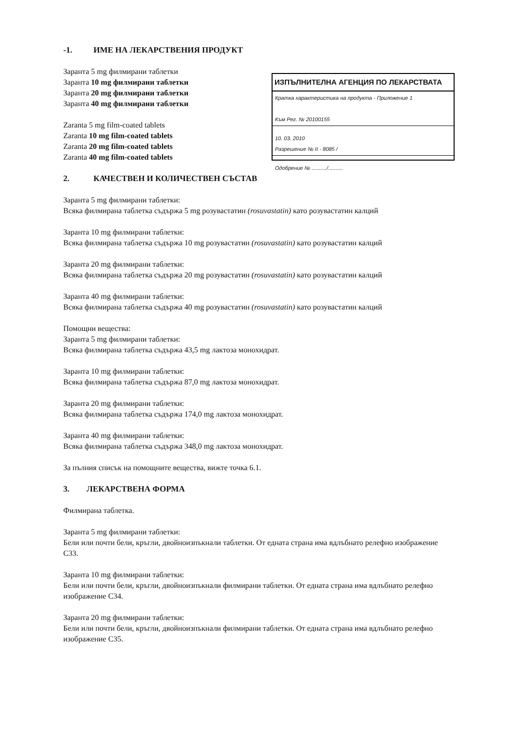-1. ИМЕ НА ЛЕКАРСТВЕНИЯ ПРОДУКТ
Заранта 5 mg филмирани таблетки
Заранта 10 mg филмирани таблетки
Заранта 20 mg филмирани таблетки
Заранта 40 mg филмирани таблетки
Zaranta 5 mg film-coated tablets
Zaranta 10 mg film-coated tablets
Zaranta 20 mg film-coated tablets
Zaranta 40 mg film-coated tablets
ИЗПЪЛНИТЕЛНА АГЕНЦИЯ ПО ЛЕКАРСТВАТА
Кратка характеристика на продукта - Приложение 1
Към Рег. № 20100155
10. 03. 2010
Разрешение № II - 8085 /
Одобрение № ........../..........
2. КАЧЕСТВЕН И КОЛИЧЕСТВЕН СЪСТАВ
Заранта 5 mg филмирани таблетки:
Всяка филмирана таблетка съдържа 5 mg розувастатин (rosuvastatin) като розувастатин калций
Заранта 10 mg филмирани таблетки:
Всяка филмирана таблетка съдържа 10 mg розувастатин (rosuvastatin) като розувастатин калций
Заранта 20 mg филмирани таблетки:
Всяка филмирана таблетка съдържа 20 mg розувастатин (rosuvastatin) като розувастатин калций
Заранта 40 mg филмирани таблетки:
Всяка филмирана таблетка съдържа 40 mg розувастатин (rosuvastatin) като розувастатин калций
Помощни вещества:
Заранта 5 mg филмирани таблетки:
Всяка филмирана таблетка съдържа 43,5 mg лактоза монохидрат.
Заранта 10 mg филмирани таблетки:
Всяка филмирана таблетка съдържа 87,0 mg лактоза монохидрат.
Заранта 20 mg филмирани таблетки:
Всяка филмирана таблетка съдържа 174,0 mg лактоза монохидрат.
Заранта 40 mg филмирани таблетки:
Всяка филмирана таблетка съдържа 348,0 mg лактоза монохидрат.
За пълния списък на помощните вещества, вижте точка 6.1.
3. ЛЕКАРСТВЕНА ФОРМА
Филмирана таблетка.
Заранта 5 mg филмирани таблетки:
Бели или почти бели, кръгли, двойноизпъкнали таблетки. От едната страна има вдлъбнато релефно изображение C33.
Заранта 10 mg филмирани таблетки:
Бели или почти бели, кръгли, двойноизпъкнали филмирани таблетки. От едната страна има вдлъбнато релефно изображение C34.
Заранта 20 mg филмирани таблетки:
Бели или почти бели, кръгли, двойноизпъкнали филмирани таблетки. От едната страна има вдлъбнато релефно изображение C35.